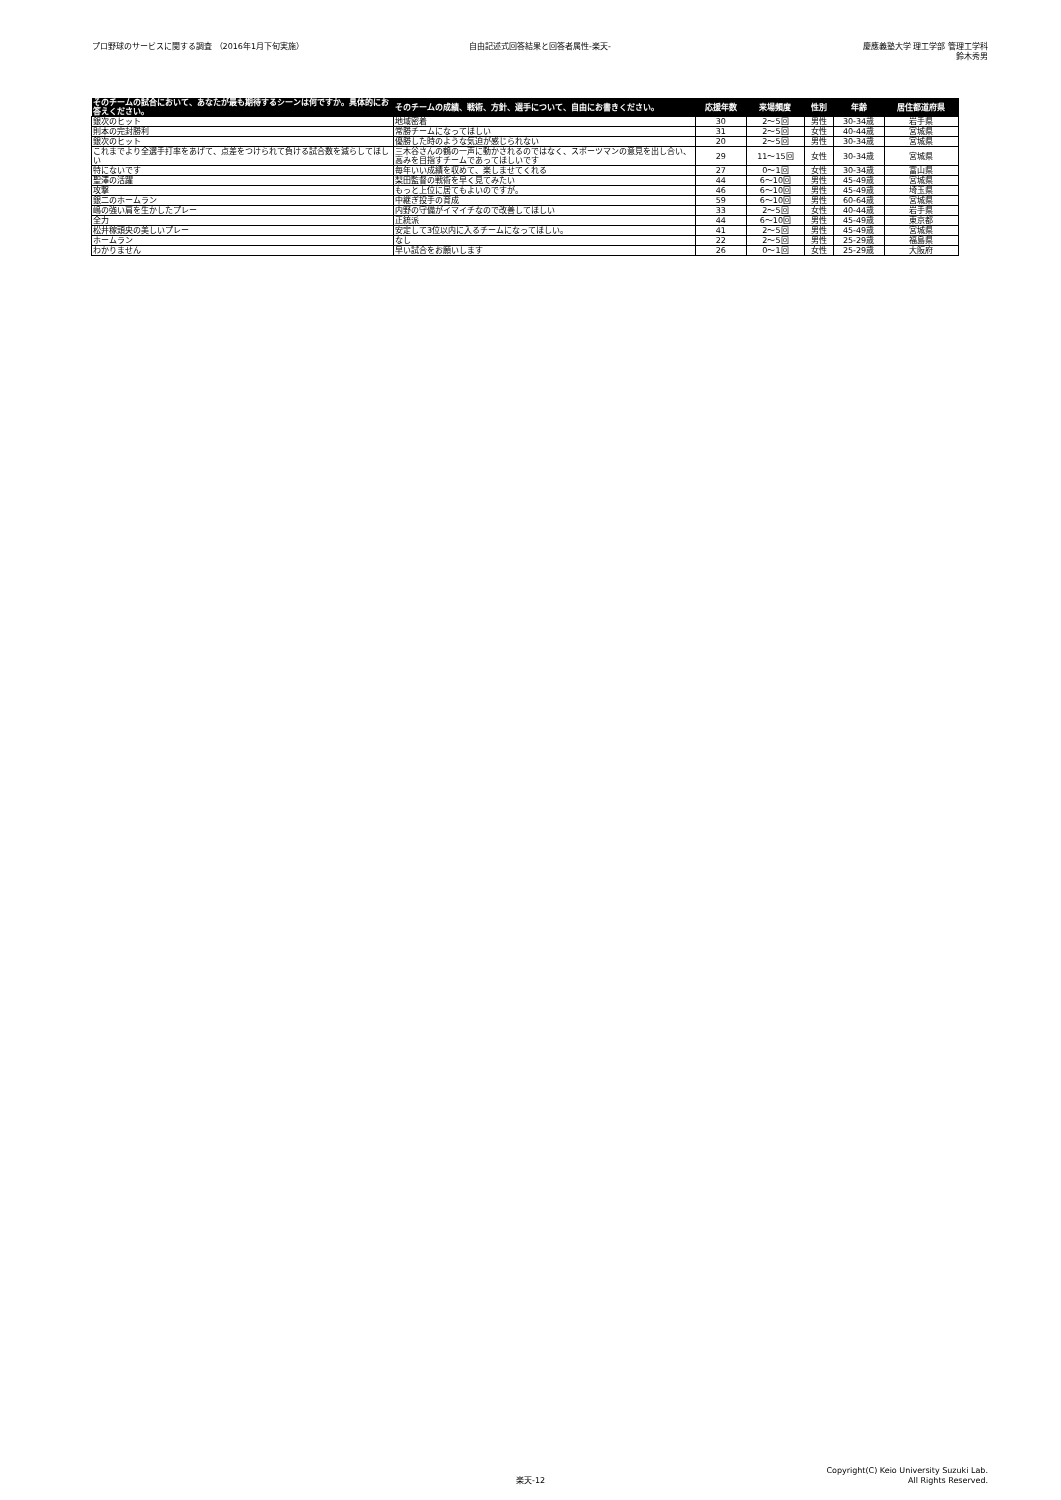プロ野球のサービスに関する調査 （2016年1月下旬実施）
自由記述式回答結果と回答者属性-楽天-
慶應義塾大学 理工学部 管理工学科
鈴木秀男
| そのチームの試合において、あなたが最も期待するシーンは何ですか。具体的にお答えください。 | そのチームの成績、戦術、方針、選手について、自由にお書きください。 | 応援年数 | 来場頻度 | 性別 | 年齢 | 居住都道府県 |
| --- | --- | --- | --- | --- | --- | --- |
| 銀次のヒット | 地域密着 | 30 | 2～5回 | 男性 | 30-34歳 | 岩手県 |
| 則本の完封勝利 | 常勝チームになってほしい | 31 | 2～5回 | 女性 | 40-44歳 | 宮城県 |
| 銀次のヒット | 優勝した時のような気迫が感じられない | 20 | 2～5回 | 男性 | 30-34歳 | 宮城県 |
| これまでより全選手打率をあげて、点差をつけられて負ける試合数を減らしてほしい | 三木谷さんの鶴の一声に動かされるのではなく、スポーツマンの意見を出し合い、高みを目指すチームであってほしいです | 29 | 11～15回 | 女性 | 30-34歳 | 宮城県 |
| 特にないです | 毎年いい成績を収めて、楽しませてくれる | 27 | 0～1回 | 女性 | 30-34歳 | 富山県 |
| 聖澤の活躍 | 梨田監督の戦術を早く見てみたい | 44 | 6～10回 | 男性 | 45-49歳 | 宮城県 |
| 攻撃 | もっと上位に居てもよいのですが。 | 46 | 6～10回 | 男性 | 45-49歳 | 埼玉県 |
| 銀二のホームラン | 中継ぎ投手の育成 | 59 | 6～10回 | 男性 | 60-64歳 | 宮城県 |
| 嶋の強い肩を生かしたプレー | 内野の守備がイマイチなので改善してほしい | 33 | 2～5回 | 女性 | 40-44歳 | 岩手県 |
| 全力 | 正統派 | 44 | 6～10回 | 男性 | 45-49歳 | 東京都 |
| 松井稼頭央の美しいプレー | 安定して3位以内に入るチームになってほしい。 | 41 | 2～5回 | 男性 | 45-49歳 | 宮城県 |
| ホームラン | なし | 22 | 2～5回 | 男性 | 25-29歳 | 福島県 |
| わかりません | 早い試合をお願いします | 26 | 0～1回 | 女性 | 25-29歳 | 大阪府 |
Copyright(C) Keio University Suzuki Lab.
All Rights Reserved.
楽天-12